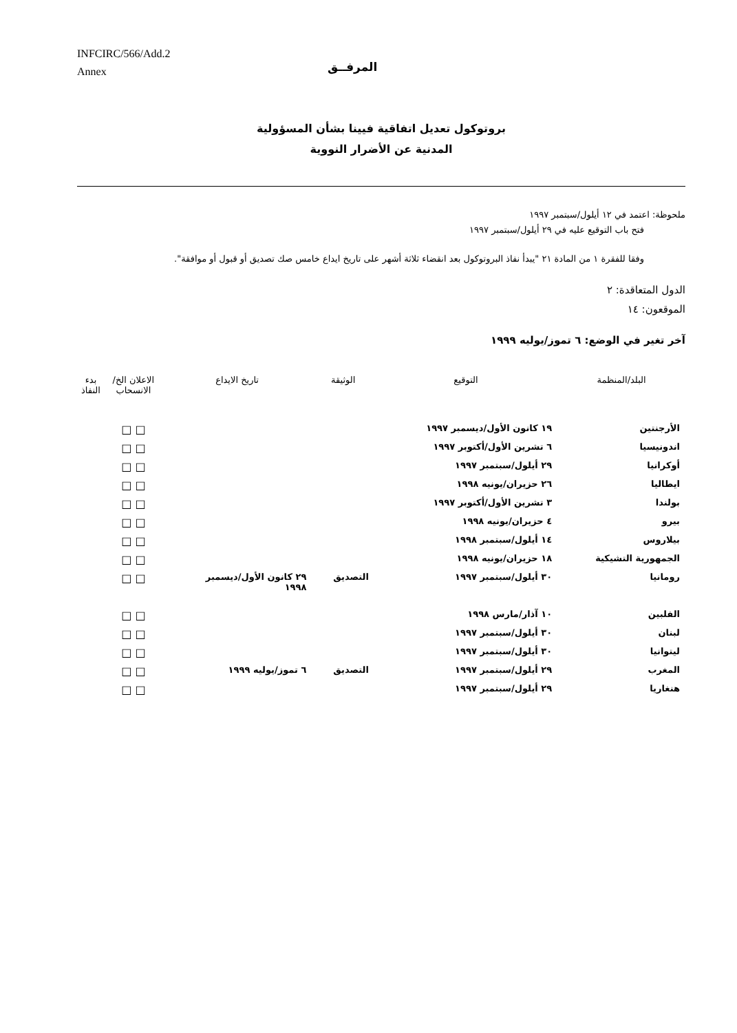INFCIRC/566/Add.2
Annex
المرفــق
بروتوكول تعديل اتفاقية فيينا بشأن المسؤولية
المدنية عن الأضرار النووية
ملحوظة: اعتمد في ١٢ أيلول/سبتمبر ١٩٩٧
فتح باب التوقيع عليه في ٢٩ أيلول/سبتمبر ١٩٩٧
وفقا للفقرة ١ من المادة ٢١ "يبدأ نفاذ البروتوكول بعد انقضاء ثلاثة أشهر على تاريخ ايداع خامس صك تصديق أو قبول أو موافقة".
الدول المتعاقدة: ٢
الموقعون: ١٤
آخر تغير في الوضع: ٦ تموز/يوليه ١٩٩٩
| البلد/المنظمة | التوقيع | الوثيقة | تاريخ الايداع | الاعلان الخ/ الانسحاب | بدء النفاذ |
| --- | --- | --- | --- | --- | --- |
| الأرجنتين | ١٩ كانون الأول/ديسمبر ١٩٩٧ | | | □ □ | |
| اندونيسيا | ٦ تشرين الأول/أكتوبر ١٩٩٧ | | | □ □ | |
| أوكرانيا | ٢٩ أيلول/سبتمبر ١٩٩٧ | | | □ □ | |
| ايطاليا | ٢٦ حزيران/يونيه ١٩٩٨ | | | □ □ | |
| بولندا | ٣ تشرين الأول/أكتوبر ١٩٩٧ | | | □ □ | |
| بيرو | ٤ حزيران/يونيه ١٩٩٨ | | | □ □ | |
| بيلاروس | ١٤ أيلول/سبتمبر ١٩٩٨ | | | □ □ | |
| الجمهورية التشيكية | ١٨ حزيران/يونيه ١٩٩٨ | | | □ □ | |
| رومانيا | ٣٠ أيلول/سبتمبر ١٩٩٧ | التصديق | ٢٩ كانون الأول/ديسمبر ١٩٩٨ | □ □ | |
| الفلبين | ١٠ آذار/مارس ١٩٩٨ | | | □ □ | |
| لبنان | ٣٠ أيلول/سبتمبر ١٩٩٧ | | | □ □ | |
| ليتوانيا | ٣٠ أيلول/سبتمبر ١٩٩٧ | | | □ □ | |
| المغرب | ٢٩ أيلول/سبتمبر ١٩٩٧ | التصديق | ٦ تموز/يوليه ١٩٩٩ | □ □ | |
| هنغاريا | ٢٩ أيلول/سبتمبر ١٩٩٧ | | | □ □ | |